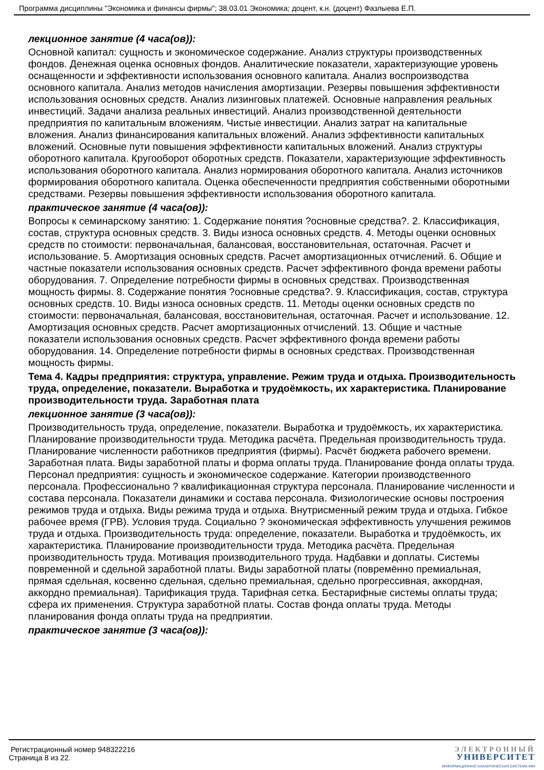Программа дисциплины "Экономика и финансы фирмы"; 38.03.01 Экономика; доцент, к.н. (доцент) Фазлыева Е.П.
лекционное занятие (4 часа(ов)):
Основной капитал: сущность и экономическое содержание. Анализ структуры производственных фондов. Денежная оценка основных фондов. Аналитические показатели, характеризующие уровень оснащенности и эффективности использования основного капитала. Анализ воспроизводства основного капитала. Анализ методов начисления амортизации. Резервы повышения эффективности использования основных средств. Анализ лизинговых платежей. Основные направления реальных инвестиций. Задачи анализа реальных инвестиций. Анализ производственной деятельности предприятия по капитальным вложениям. Чистые инвестиции. Анализ затрат на капитальные вложения. Анализ финансирования капитальных вложений. Анализ эффективности капитальных вложений. Основные пути повышения эффективности капитальных вложений. Анализ структуры оборотного капитала. Кругооборот оборотных средств. Показатели, характеризующие эффективность использования оборотного капитала. Анализ нормирования оборотного капитала. Анализ источников формирования оборотного капитала. Оценка обеспеченности предприятия собственными оборотными средствами. Резервы повышения эффективности использования оборотного капитала.
практическое занятие (4 часа(ов)):
Вопросы к семинарскому занятию: 1. Содержание понятия ?основные средства?. 2. Классификация, состав, структура основных средств. 3. Виды износа основных средств. 4. Методы оценки основных средств по стоимости: первоначальная, балансовая, восстановительная, остаточная. Расчет и использование. 5. Амортизация основных средств. Расчет амортизационных отчислений. 6. Общие и частные показатели использования основных средств. Расчет эффективного фонда времени работы оборудования. 7. Определение потребности фирмы в основных средствах. Производственная мощность фирмы. 8. Содержание понятия ?основные средства?. 9. Классификация, состав, структура основных средств. 10. Виды износа основных средств. 11. Методы оценки основных средств по стоимости: первоначальная, балансовая, восстановительная, остаточная. Расчет и использование. 12. Амортизация основных средств. Расчет амортизационных отчислений. 13. Общие и частные показатели использования основных средств. Расчет эффективного фонда времени работы оборудования. 14. Определение потребности фирмы в основных средствах. Производственная мощность фирмы.
Тема 4. Кадры предприятия: структура, управление. Режим труда и отдыха. Производительность труда, определение, показатели. Выработка и трудоёмкость, их характеристика. Планирование производительности труда. Заработная плата
лекционное занятие (3 часа(ов)):
Производительность труда, определение, показатели. Выработка и трудоёмкость, их характеристика. Планирование производительности труда. Методика расчёта. Предельная производительность труда. Планирование численности работников предприятия (фирмы). Расчёт бюджета рабочего времени. Заработная плата. Виды заработной платы и форма оплаты труда. Планирование фонда оплаты труда. Персонал предприятия: сущность и экономическое содержание. Категории производственного персонала. Профессионально ? квалификационная структура персонала. Планирование численности и состава персонала. Показатели динамики и состава персонала. Физиологические основы построения режимов труда и отдыха. Виды режима труда и отдыха. Внутрисменный режим труда и отдыха. Гибкое рабочее время (ГРВ). Условия труда. Социально ? экономическая эффективность улучшения режимов труда и отдыха. Производительность труда: определение, показатели. Выработка и трудоёмкость, их характеристика. Планирование производительности труда. Методика расчёта. Предельная производительность труда. Мотивация производительного труда. Надбавки и доплаты. Системы повременной и сдельной заработной платы. Виды заработной платы (повремённо премиальная, прямая сдельная, косвенно сдельная, сдельно премиальная, сдельно прогрессивная, аккордная, аккордно премиальная). Тарификация труда. Тарифная сетка. Бестарифные системы оплаты труда; сфера их применения. Структура заработной платы. Состав фонда оплаты труда. Методы планирования фонда оплаты труда на предприятии.
практическое занятие (3 часа(ов)):
Регистрационный номер 948322216
Страница 8 из 22.
ЭЛЕКТРОННЫЙ
УНИВЕРСИТЕТ
ИНФОРМАЦИОННО АНАЛИТИЧЕСКАЯ СИСТЕМА КФУ